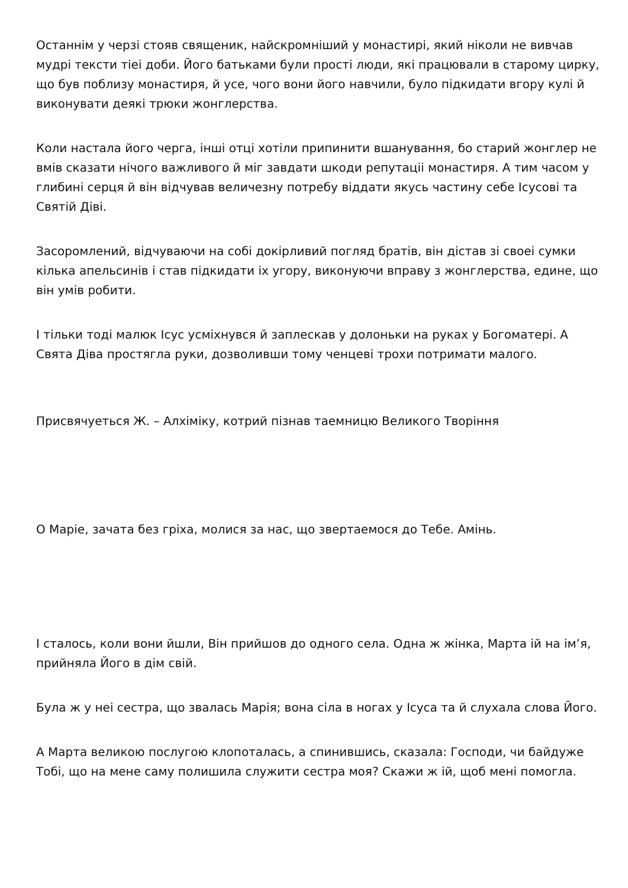Останнім у черзі стояв священик, найскромніший у монастирі, який ніколи не вивчав мудрі тексти тіеі доби. Його батьками були прості люди, які працювали в старому цирку, що був поблизу монастиря, й усе, чого вони його навчили, було підкидати вгору кулі й виконувати деякі трюки жонглерства.
Коли настала його черга, інші отці хотіли припинити вшанування, бо старий жонглер не вмів сказати нічого важливого й міг завдати шкоди репутаціі монастиря. А тим часом у глибині серця й він відчував величезну потребу віддати якусь частину себе Ісусові та Святій Діві.
Засоромлений, відчуваючи на собі докірливий погляд братів, він дістав зі своеі сумки кілька апельсинів і став підкидати іх угору, виконуючи вправу з жонглерства, едине, що він умів робити.
І тільки тоді малюк Ісус усміхнувся й заплескав у долоньки на руках у Богоматері. А Свята Діва простягла руки, дозволивши тому ченцеві трохи потримати малого.
Присвячуеться Ж. – Алхіміку, котрий пізнав таемницю Великого Творіння
О Маріе, зачата без гріха, молися за нас, що звертаемося до Тебе. Амінь.
І сталось, коли вони йшли, Він прийшов до одного села. Одна ж жінка, Марта ій на ім’я, прийняла Його в дім свій.
Була ж у неі сестра, що звалась Марія; вона сіла в ногах у Ісуса та й слухала слова Його.
А Марта великою послугою клопоталась, а спинившись, сказала: Господи, чи байдуже Тобі, що на мене саму полишила служити сестра моя? Скажи ж ій, щоб мені помогла.